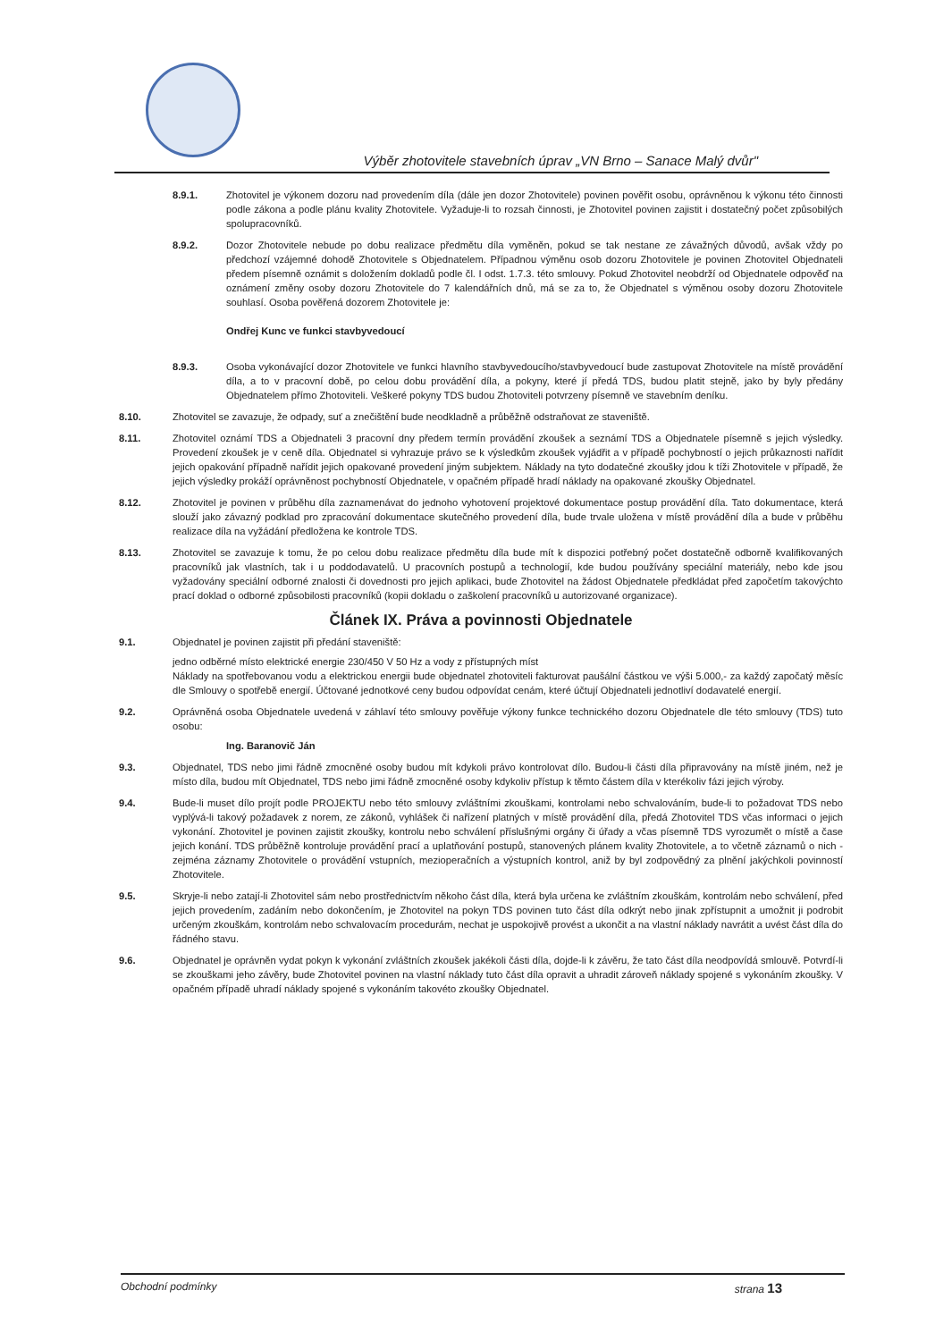Výběr zhotovitele stavebních úprav „VN Brno – Sanace Malý dvůr"
8.9.1. Zhotovitel je výkonem dozoru nad provedením díla (dále jen dozor Zhotovitele) povinen pověřit osobu, oprávněnou k výkonu této činnosti podle zákona a podle plánu kvality Zhotovitele. Vyžaduje-li to rozsah činnosti, je Zhotovitel povinen zajistit i dostatečný počet způsobilých spolupracovníků.
8.9.2. Dozor Zhotovitele nebude po dobu realizace předmětu díla vyměněn, pokud se tak nestane ze závažných důvodů, avšak vždy po předchozí vzájemné dohodě Zhotovitele s Objednatelem. Případnou výměnu osob dozoru Zhotovitele je povinen Zhotovitel Objednateli předem písemně oznámit s doložením dokladů podle čl. I odst. 1.7.3. této smlouvy. Pokud Zhotovitel neobdrží od Objednatele odpověď na oznámení změny osoby dozoru Zhotovitele do 7 kalendářních dnů, má se za to, že Objednatel s výměnou osoby dozoru Zhotovitele souhlasí. Osoba pověřená dozorem Zhotovitele je:
Ondřej Kunc ve funkci stavbyvedoucí
8.9.3. Osoba vykonávající dozor Zhotovitele ve funkci hlavního stavbyvedoucího/stavbyvedoucí bude zastupovat Zhotovitele na místě provádění díla, a to v pracovní době, po celou dobu provádění díla, a pokyny, které jí předá TDS, budou platit stejně, jako by byly předány Objednatelem přímo Zhotoviteli. Veškeré pokyny TDS budou Zhotoviteli potvrzeny písemně ve stavebním deníku.
8.10. Zhotovitel se zavazuje, že odpady, suť a znečištění bude neodkladně a průběžně odstraňovat ze staveniště.
8.11. Zhotovitel oznámí TDS a Objednateli 3 pracovní dny předem termín provádění zkoušek a seznámí TDS a Objednatele písemně s jejich výsledky. Provedení zkoušek je v ceně díla. Objednatel si vyhrazuje právo se k výsledkům zkoušek vyjádřit a v případě pochybností o jejich průkaznosti nařídit jejich opakování případně nařídit jejich opakované provedení jiným subjektem. Náklady na tyto dodatečné zkoušky jdou k tíži Zhotovitele v případě, že jejich výsledky prokáží oprávněnost pochybností Objednatele, v opačném případě hradí náklady na opakované zkoušky Objednatel.
8.12. Zhotovitel je povinen v průběhu díla zaznamenávat do jednoho vyhotovení projektové dokumentace postup provádění díla. Tato dokumentace, která slouží jako závazný podklad pro zpracování dokumentace skutečného provedení díla, bude trvale uložena v místě provádění díla a bude v průběhu realizace díla na vyžádání předložena ke kontrole TDS.
8.13. Zhotovitel se zavazuje k tomu, že po celou dobu realizace předmětu díla bude mít k dispozici potřebný počet dostatečně odborně kvalifikovaných pracovníků jak vlastních, tak i u poddodavatelů. U pracovních postupů a technologií, kde budou používány speciální materiály, nebo kde jsou vyžadovány speciální odborné znalosti či dovednosti pro jejich aplikaci, bude Zhotovitel na žádost Objednatele předkládat před započetím takovýchto prací doklad o odborné způsobilosti pracovníků (kopii dokladu o zaškolení pracovníků u autorizované organizace).
Článek IX. Práva a povinnosti Objednatele
9.1. Objednatel je povinen zajistit při předání staveniště:
jedno odběrné místo elektrické energie 230/450 V 50 Hz a vody z přístupných míst
Náklady na spotřebovanou vodu a elektrickou energii bude objednatel zhotoviteli fakturovat paušální částkou ve výši 5.000,- za každý započatý měsíc dle Smlouvy o spotřebě energií. Účtované jednotkové ceny budou odpovídat cenám, které účtují Objednateli jednotliví dodavatelé energií.
9.2. Oprávněná osoba Objednatele uvedená v záhlaví této smlouvy pověřuje výkony funkce technického dozoru Objednatele dle této smlouvy (TDS) tuto osobu:
Ing. Baranovič Ján
9.3. Objednatel, TDS nebo jimi řádně zmocněné osoby budou mít kdykoli právo kontrolovat dílo. Budou-li části díla připravovány na místě jiném, než je místo díla, budou mít Objednatel, TDS nebo jimi řádně zmocněné osoby kdykoliv přístup k těmto částem díla v kterékoliv fázi jejich výroby.
9.4. Bude-li muset dílo projít podle PROJEKTU nebo této smlouvy zvláštními zkouškami, kontrolami nebo schvalováním, bude-li to požadovat TDS nebo vyplývá-li takový požadavek z norem, ze zákonů, vyhlášek či nařízení platných v místě provádění díla, předá Zhotovitel TDS včas informaci o jejich vykonání. Zhotovitel je povinen zajistit zkoušky, kontrolu nebo schválení příslušnými orgány či úřady a včas písemně TDS vyrozumět o místě a čase jejich konání. TDS průběžně kontroluje provádění prací a uplatňování postupů, stanovených plánem kvality Zhotovitele, a to včetně záznamů o nich - zejména záznamy Zhotovitele o provádění vstupních, mezioperačních a výstupních kontrol, aniž by byl zodpovědný za plnění jakýchkoli povinností Zhotovitele.
9.5. Skryje-li nebo zatají-li Zhotovitel sám nebo prostřednictvím někoho část díla, která byla určena ke zvláštním zkouškám, kontrolám nebo schválení, před jejich provedením, zadáním nebo dokončením, je Zhotovitel na pokyn TDS povinen tuto část díla odkrýt nebo jinak zpřístupnit a umožnit ji podrobit určeným zkouškám, kontrolám nebo schvalovacím procedurám, nechat je uspokojivě provést a ukončit a na vlastní náklady navrátit a uvést část díla do řádného stavu.
9.6. Objednatel je oprávněn vydat pokyn k vykonání zvláštních zkoušek jakékoli části díla, dojde-li k závěru, že tato část díla neodpovídá smlouvě. Potvrdí-li se zkouškami jeho závěry, bude Zhotovitel povinen na vlastní náklady tuto část díla opravit a uhradit zároveň náklady spojené s vykonáním zkoušky. V opačném případě uhradí náklady spojené s vykonáním takovéto zkoušky Objednatel.
Obchodní podmínky strana 13